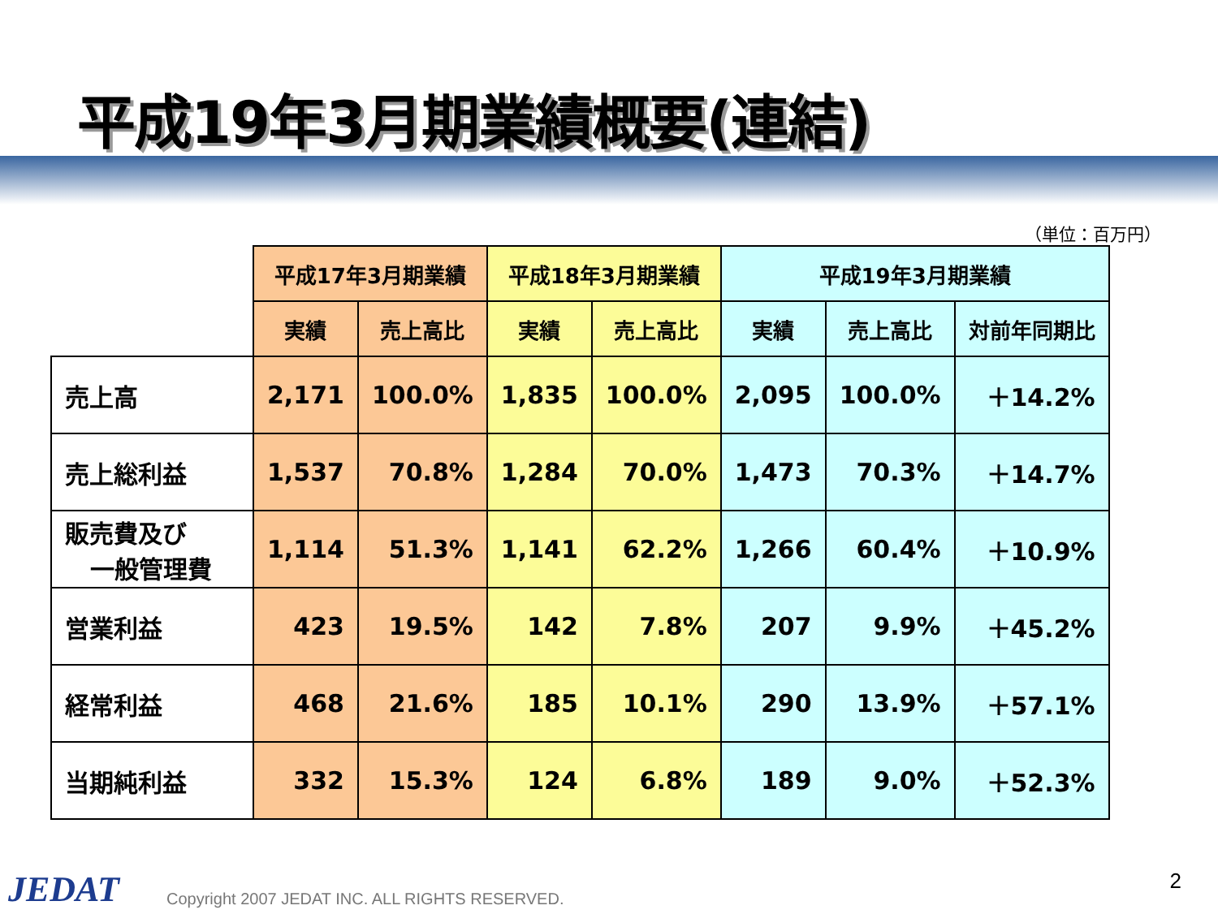平成19年3月期業績概要(連結)
（単位：百万円）
| | 平成17年3月期業績 | | 平成18年3月期業績 | | 平成19年3月期業績 | | |
| --- | --- | --- | --- | --- | --- | --- | --- |
| | 実績 | 売上高比 | 実績 | 売上高比 | 実績 | 売上高比 | 対前年同期比 |
| 売上高 | 2,171 | 100.0% | 1,835 | 100.0% | 2,095 | 100.0% | ＋14.2% |
| 売上総利益 | 1,537 | 70.8% | 1,284 | 70.0% | 1,473 | 70.3% | ＋14.7% |
| 販売費及び 一般管理費 | 1,114 | 51.3% | 1,141 | 62.2% | 1,266 | 60.4% | ＋10.9% |
| 営業利益 | 423 | 19.5% | 142 | 7.8% | 207 | 9.9% | ＋45.2% |
| 経常利益 | 468 | 21.6% | 185 | 10.1% | 290 | 13.9% | ＋57.1% |
| 当期純利益 | 332 | 15.3% | 124 | 6.8% | 189 | 9.0% | ＋52.3% |
JEDAT
Copyright 2007 JEDAT INC. ALL RIGHTS RESERVED.
2